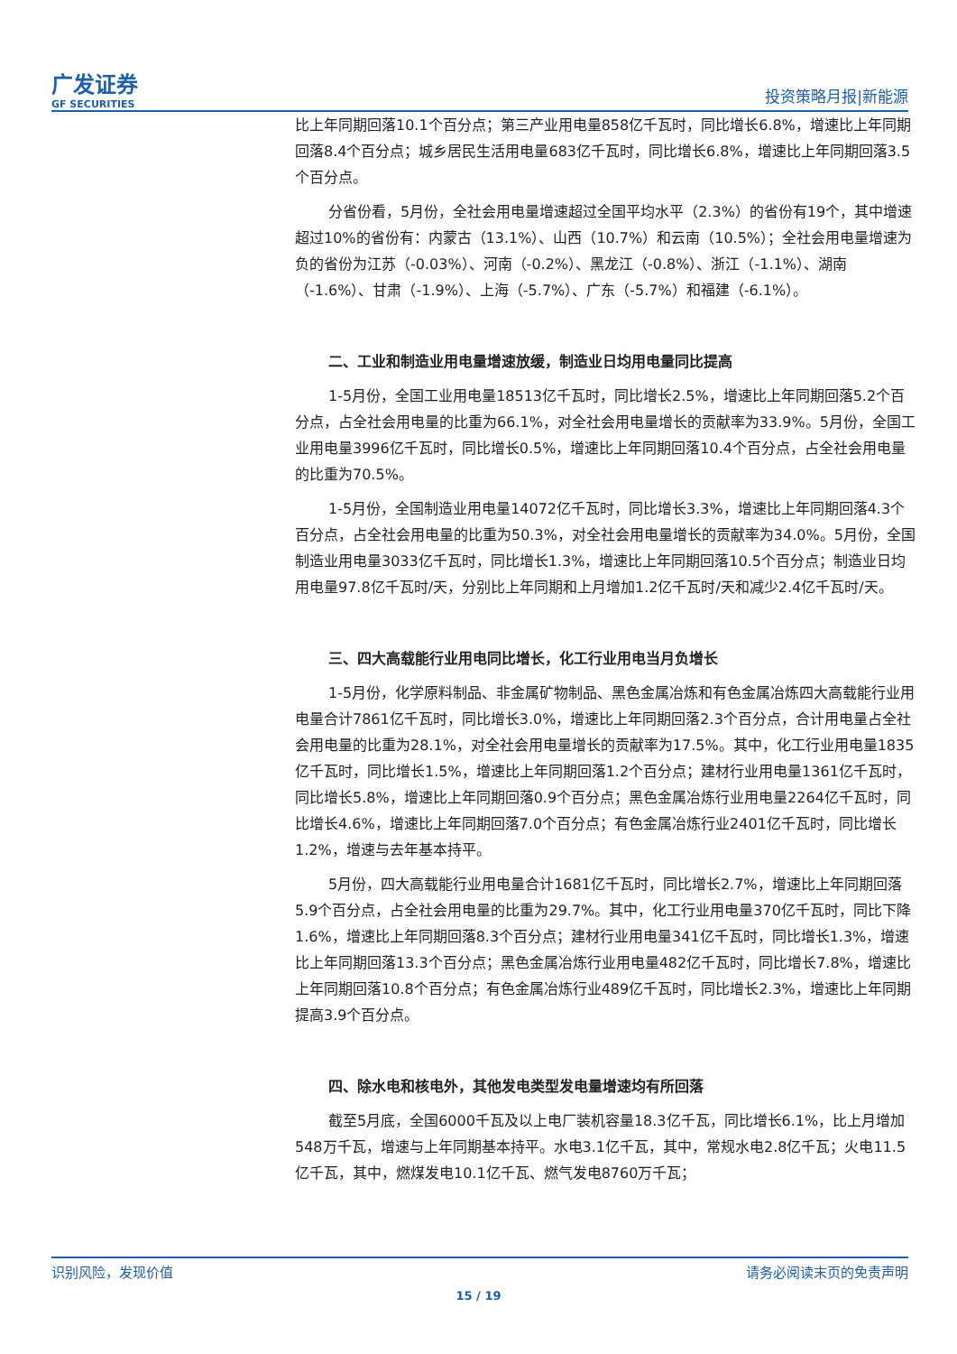广发证券
GF SECURITIES
投资策略月报|新能源
比上年同期回落10.1个百分点；第三产业用电量858亿千瓦时，同比增长6.8%，增速比上年同期回落8.4个百分点；城乡居民生活用电量683亿千瓦时，同比增长6.8%，增速比上年同期回落3.5个百分点。
分省份看，5月份，全社会用电量增速超过全国平均水平（2.3%）的省份有19个，其中增速超过10%的省份有：内蒙古（13.1%）、山西（10.7%）和云南（10.5%）；全社会用电量增速为负的省份为江苏（-0.03%）、河南（-0.2%）、黑龙江（-0.8%）、浙江（-1.1%）、湖南（-1.6%）、甘肃（-1.9%）、上海（-5.7%）、广东（-5.7%）和福建（-6.1%）。
二、工业和制造业用电量增速放缓，制造业日均用电量同比提高
1-5月份，全国工业用电量18513亿千瓦时，同比增长2.5%，增速比上年同期回落5.2个百分点，占全社会用电量的比重为66.1%，对全社会用电量增长的贡献率为33.9%。5月份，全国工业用电量3996亿千瓦时，同比增长0.5%，增速比上年同期回落10.4个百分点，占全社会用电量的比重为70.5%。
1-5月份，全国制造业用电量14072亿千瓦时，同比增长3.3%，增速比上年同期回落4.3个百分点，占全社会用电量的比重为50.3%，对全社会用电量增长的贡献率为34.0%。5月份，全国制造业用电量3033亿千瓦时，同比增长1.3%，增速比上年同期回落10.5个百分点；制造业日均用电量97.8亿千瓦时/天，分别比上年同期和上月增加1.2亿千瓦时/天和减少2.4亿千瓦时/天。
三、四大高载能行业用电同比增长，化工行业用电当月负增长
1-5月份，化学原料制品、非金属矿物制品、黑色金属冶炼和有色金属冶炼四大高载能行业用电量合计7861亿千瓦时，同比增长3.0%，增速比上年同期回落2.3个百分点，合计用电量占全社会用电量的比重为28.1%，对全社会用电量增长的贡献率为17.5%。其中，化工行业用电量1835亿千瓦时，同比增长1.5%，增速比上年同期回落1.2个百分点；建材行业用电量1361亿千瓦时，同比增长5.8%，增速比上年同期回落0.9个百分点；黑色金属冶炼行业用电量2264亿千瓦时，同比增长4.6%，增速比上年同期回落7.0个百分点；有色金属冶炼行业2401亿千瓦时，同比增长1.2%，增速与去年基本持平。
5月份，四大高载能行业用电量合计1681亿千瓦时，同比增长2.7%，增速比上年同期回落5.9个百分点，占全社会用电量的比重为29.7%。其中，化工行业用电量370亿千瓦时，同比下降1.6%，增速比上年同期回落8.3个百分点；建材行业用电量341亿千瓦时，同比增长1.3%，增速比上年同期回落13.3个百分点；黑色金属冶炼行业用电量482亿千瓦时，同比增长7.8%，增速比上年同期回落10.8个百分点；有色金属冶炼行业489亿千瓦时，同比增长2.3%，增速比上年同期提高3.9个百分点。
四、除水电和核电外，其他发电类型发电量增速均有所回落
截至5月底，全国6000千瓦及以上电厂装机容量18.3亿千瓦，同比增长6.1%，比上月增加548万千瓦，增速与上年同期基本持平。水电3.1亿千瓦，其中，常规水电2.8亿千瓦；火电11.5亿千瓦，其中，燃煤发电10.1亿千瓦、燃气发电8760万千瓦；
识别风险，发现价值 请务必阅读末页的免责声明
15 / 19